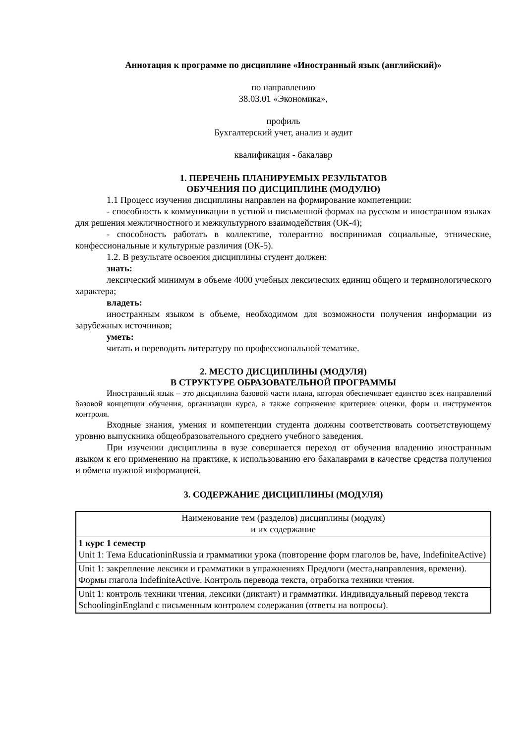Аннотация к программе по дисциплине «Иностранный язык (английский)»
по направлению
38.03.01 «Экономика»,
профиль
Бухгалтерский учет, анализ и аудит
квалификация - бакалавр
1. ПЕРЕЧЕНЬ ПЛАНИРУЕМЫХ РЕЗУЛЬТАТОВ
ОБУЧЕНИЯ ПО ДИСЦИПЛИНЕ (МОДУЛЮ)
1.1 Процесс изучения дисциплины направлен на формирование компетенции:
- способность к коммуникации в устной и письменной формах на русском и иностранном языках для решения межличностного и межкультурного взаимодействия (ОК-4);
- способность работать в коллективе, толерантно воспринимая социальные, этнические, конфессиональные и культурные различия (ОК-5).
1.2. В результате освоения дисциплины студент должен:
знать:
лексический минимум в объеме 4000 учебных лексических единиц общего и терминологического характера;
владеть:
иностранным языком в объеме, необходимом для возможности получения информации из зарубежных источников;
уметь:
читать и переводить литературу по профессиональной тематике.
2. МЕСТО ДИСЦИПЛИНЫ (МОДУЛЯ)
В СТРУКТУРЕ ОБРАЗОВАТЕЛЬНОЙ ПРОГРАММЫ
Иностранный язык – это дисциплина базовой части плана, которая обеспечивает единство всех направлений базовой концепции обучения, организации курса, а также сопряжение критериев оценки, форм и инструментов контроля.
Входные знания, умения и компетенции студента должны соответствовать соответствующему уровню выпускника общеобразовательного среднего учебного заведения.
При изучении дисциплины в вузе совершается переход от обучения владению иностранным языком к его применению на практике, к использованию его бакалаврами в качестве средства получения и обмена нужной информацией.
3. СОДЕРЖАНИЕ ДИСЦИПЛИНЫ (МОДУЛЯ)
| Наименование тем (разделов) дисциплины (модуля) и их содержание |
| --- |
| 1 курс 1 семестр Unit 1: Тема EducationinRussia и грамматики урока (повторение форм глаголов be, have, IndefiniteActive) |
| Unit 1: закрепление лексики и грамматики в упражнениях Предлоги (места,направления, времени). Формы глагола IndefiniteActive. Контроль перевода текста, отработка техники чтения. |
| Unit 1: контроль техники чтения, лексики (диктант) и грамматики. Индивидуальный перевод текста SchoolinginEngland с письменным контролем содержания (ответы на вопросы). |